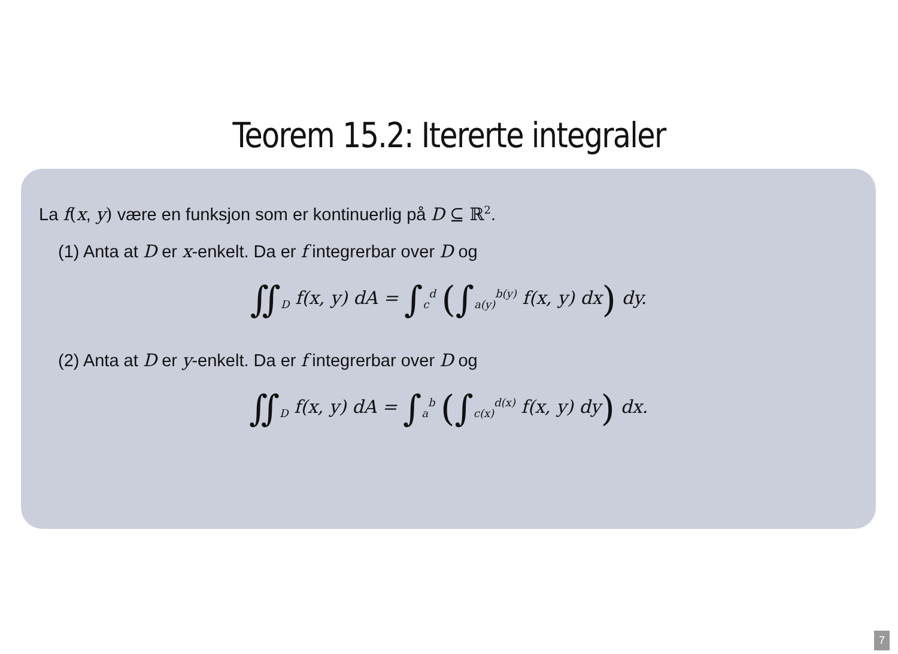Teorem 15.2: Itererte integraler
La f(x, y) være en funksjon som er kontinuerlig på D ⊆ ℝ<sup>2</sup>.
(1) Anta at D er x-enkelt. Da er f integrerbar over D og
∬<sub>D</sub> f(x, y) dA = ∫<sub>c</sub><sup>d</sup> (∫<sub>a(y)</sub><sup>b(y)</sup> f(x, y) dx) dy.
(2) Anta at D er y-enkelt. Da er f integrerbar over D og
∬<sub>D</sub> f(x, y) dA = ∫<sub>a</sub><sup>b</sup> (∫<sub>c(x)</sub><sup>d(x)</sup> f(x, y) dy) dx.
7